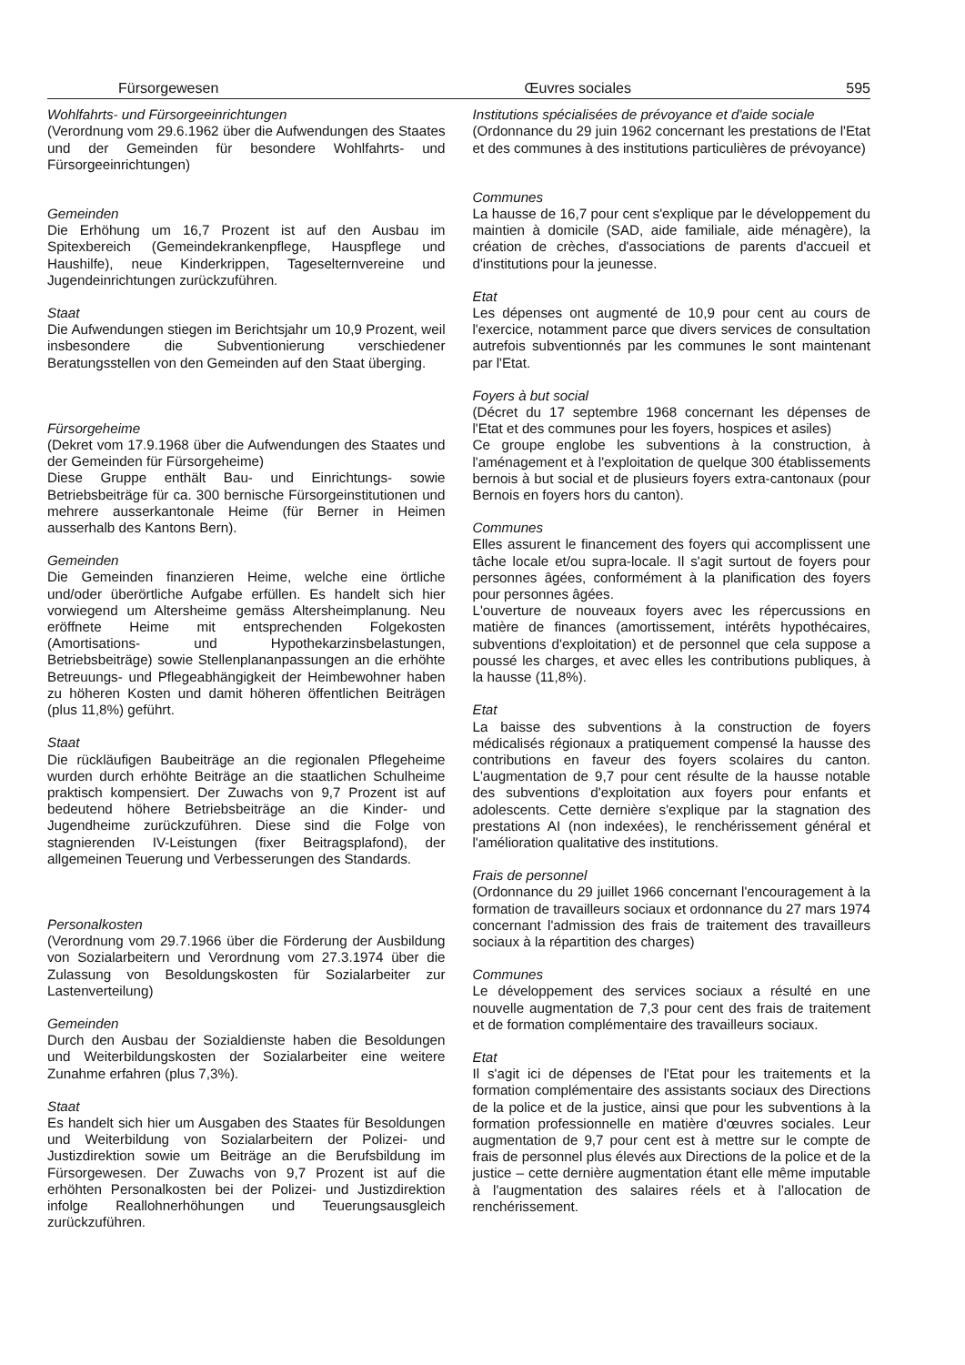Fürsorgewesen Œuvres sociales 595
Wohlfahrts- und Fürsorgeeinrichtungen
(Verordnung vom 29.6.1962 über die Aufwendungen des Staates und der Gemeinden für besondere Wohlfahrts- und Fürsorgeeinrichtungen)
Gemeinden
Die Erhöhung um 16,7 Prozent ist auf den Ausbau im Spitexbereich (Gemeindekrankenpflege, Hauspflege und Haushilfe), neue Kinderkrippen, Tageselternvereine und Jugendeinrichtungen zurückzuführen.
Staat
Die Aufwendungen stiegen im Berichtsjahr um 10,9 Prozent, weil insbesondere die Subventionierung verschiedener Beratungsstellen von den Gemeinden auf den Staat überging.
Fürsorgeheime
(Dekret vom 17.9.1968 über die Aufwendungen des Staates und der Gemeinden für Fürsorgeheime)
Diese Gruppe enthält Bau- und Einrichtungs- sowie Betriebsbeiträge für ca. 300 bernische Fürsorgeinstitutionen und mehrere ausserkantonale Heime (für Berner in Heimen ausserhalb des Kantons Bern).
Gemeinden
Die Gemeinden finanzieren Heime, welche eine örtliche und/oder überörtliche Aufgabe erfüllen. Es handelt sich hier vorwiegend um Altersheime gemäss Altersheimplanung. Neu eröffnete Heime mit entsprechenden Folgekosten (Amortisations- und Hypothekarzinsbelastungen, Betriebsbeiträge) sowie Stellenplananpassungen an die erhöhte Betreuungs- und Pflegeabhängigkeit der Heimbewohner haben zu höheren Kosten und damit höheren öffentlichen Beiträgen (plus 11,8%) geführt.
Staat
Die rückläufigen Baubeiträge an die regionalen Pflegeheime wurden durch erhöhte Beiträge an die staatlichen Schulheime praktisch kompensiert. Der Zuwachs von 9,7 Prozent ist auf bedeutend höhere Betriebsbeiträge an die Kinder- und Jugendheime zurückzuführen. Diese sind die Folge von stagnierenden IV-Leistungen (fixer Beitragsplafond), der allgemeinen Teuerung und Verbesserungen des Standards.
Personalkosten
(Verordnung vom 29.7.1966 über die Förderung der Ausbildung von Sozialarbeitern und Verordnung vom 27.3.1974 über die Zulassung von Besoldungskosten für Sozialarbeiter zur Lastenverteilung)
Gemeinden
Durch den Ausbau der Sozialdienste haben die Besoldungen und Weiterbildungskosten der Sozialarbeiter eine weitere Zunahme erfahren (plus 7,3%).
Staat
Es handelt sich hier um Ausgaben des Staates für Besoldungen und Weiterbildung von Sozialarbeitern der Polizei- und Justizdirektion sowie um Beiträge an die Berufsbildung im Fürsorgewesen. Der Zuwachs von 9,7 Prozent ist auf die erhöhten Personalkosten bei der Polizei- und Justizdirektion infolge Reallohnerhöhungen und Teuerungsausgleich zurückzuführen.
Institutions spécialisées de prévoyance et d'aide sociale
(Ordonnance du 29 juin 1962 concernant les prestations de l'Etat et des communes à des institutions particulières de prévoyance)
Communes
La hausse de 16,7 pour cent s'explique par le développement du maintien à domicile (SAD, aide familiale, aide ménagère), la création de crèches, d'associations de parents d'accueil et d'institutions pour la jeunesse.
Etat
Les dépenses ont augmenté de 10,9 pour cent au cours de l'exercice, notamment parce que divers services de consultation autrefois subventionnés par les communes le sont maintenant par l'Etat.
Foyers à but social
(Décret du 17 septembre 1968 concernant les dépenses de l'Etat et des communes pour les foyers, hospices et asiles)
Ce groupe englobe les subventions à la construction, à l'aménagement et à l'exploitation de quelque 300 établissements bernois à but social et de plusieurs foyers extra-cantonaux (pour Bernois en foyers hors du canton).
Communes
Elles assurent le financement des foyers qui accomplissent une tâche locale et/ou supra-locale. Il s'agit surtout de foyers pour personnes âgées, conformément à la planification des foyers pour personnes âgées.
L'ouverture de nouveaux foyers avec les répercussions en matière de finances (amortissement, intérêts hypothécaires, subventions d'exploitation) et de personnel que cela suppose a poussé les charges, et avec elles les contributions publiques, à la hausse (11,8%).
Etat
La baisse des subventions à la construction de foyers médicalisés régionaux a pratiquement compensé la hausse des contributions en faveur des foyers scolaires du canton. L'augmentation de 9,7 pour cent résulte de la hausse notable des subventions d'exploitation aux foyers pour enfants et adolescents. Cette dernière s'explique par la stagnation des prestations AI (non indexées), le renchérissement général et l'amélioration qualitative des institutions.
Frais de personnel
(Ordonnance du 29 juillet 1966 concernant l'encouragement à la formation de travailleurs sociaux et ordonnance du 27 mars 1974 concernant l'admission des frais de traitement des travailleurs sociaux à la répartition des charges)
Communes
Le développement des services sociaux a résulté en une nouvelle augmentation de 7,3 pour cent des frais de traitement et de formation complémentaire des travailleurs sociaux.
Etat
Il s'agit ici de dépenses de l'Etat pour les traitements et la formation complémentaire des assistants sociaux des Directions de la police et de la justice, ainsi que pour les subventions à la formation professionnelle en matière d'œuvres sociales. Leur augmentation de 9,7 pour cent est à mettre sur le compte de frais de personnel plus élevés aux Directions de la police et de la justice – cette dernière augmentation étant elle même imputable à l'augmentation des salaires réels et à l'allocation de renchérissement.